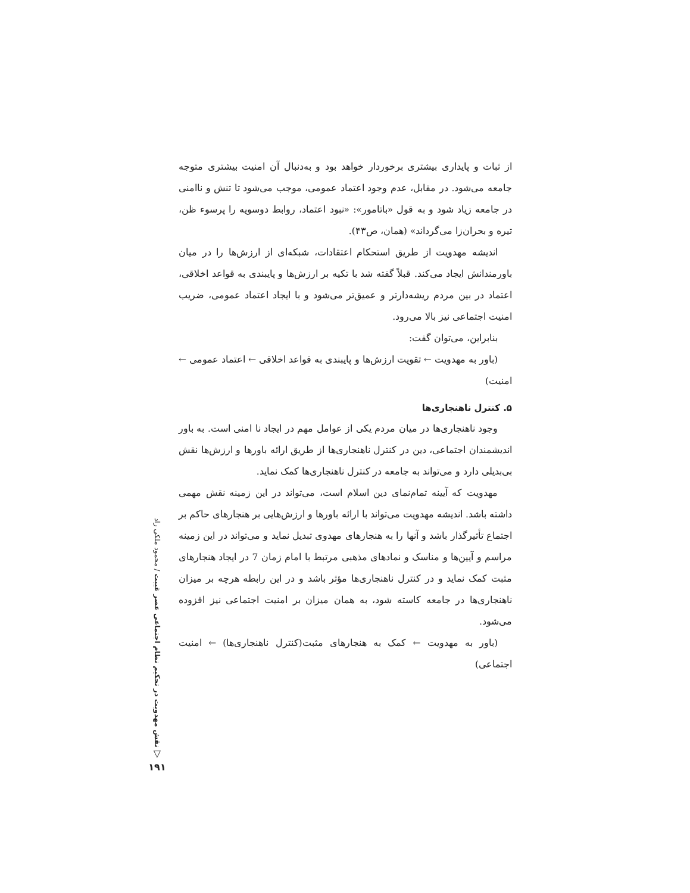از ثبات و پایداری بیشتری برخوردار خواهد بود و به‌دنبال آن امنیت بیشتری متوجه جامعه می‌شود. در مقابل، عدم وجود اعتماد عمومی، موجب می‌شود تا تنش و ناامنی در جامعه زیاد شود و به قول «باتامور»: «نبود اعتماد، روابط دوسویه را پرسوء ظن، تیره و بحران‌زا می‌گرداند» (همان، ص۴۳).
اندیشه مهدویت از طریق استحکام اعتقادات، شبکه‌ای از ارزش‌ها را در میان باورمندانش ایجاد می‌کند. قبلاً گفته شد با تکیه بر ارزش‌ها و پایبندی به قواعد اخلاقی، اعتماد در بین مردم ریشه‌دارتر و عمیق‌تر می‌شود و با ایجاد اعتماد عمومی، ضریب امنیت اجتماعی نیز بالا می‌رود.
بنابراین، می‌توان گفت:
(باور به مهدویت ← تقویت ارزش‌ها و پایبندی به قواعد اخلاقی ← اعتماد عمومی ← امنیت)
۵. کنترل ناهنجاری‌ها
وجود ناهنجاری‌ها در میان مردم یکی از عوامل مهم در ایجاد نا امنی است. به باور اندیشمندان اجتماعی، دین در کنترل ناهنجاری‌ها از طریق ارائه باورها و ارزش‌ها نقش بی‌بدیلی دارد و می‌تواند به جامعه در کنترل ناهنجاری‌ها کمک نماید.
مهدویت که آیینه تمام‌نمای دین اسلام است، می‌تواند در این زمینه نقش مهمی داشته باشد. اندیشه مهدویت می‌تواند با ارائه باورها و ارزش‌هایی بر هنجارهای حاکم بر اجتماع تأثیرگذار باشد و آنها را به هنجارهای مهدوی تبدیل نماید و می‌تواند در این زمینه مراسم و آیین‌ها و مناسک و نمادهای مذهبی مرتبط با امام زمان 7 در ایجاد هنجارهای مثبت کمک نماید و در کنترل ناهنجاری‌ها مؤثر باشد و در این رابطه هرچه بر میزان ناهنجاری‌ها در جامعه کاسته شود، به همان میزان بر امنیت اجتماعی نیز افزوده می‌شود.
(باور به مهدویت ← کمک به هنجارهای مثبت(کنترل ناهنجاری‌ها) ← امنیت اجتماعی)
نقش مهدویت در تحکیم نظام اجتماعی عصر غیبت / محمود ملکی راد
▽
۱۹۱